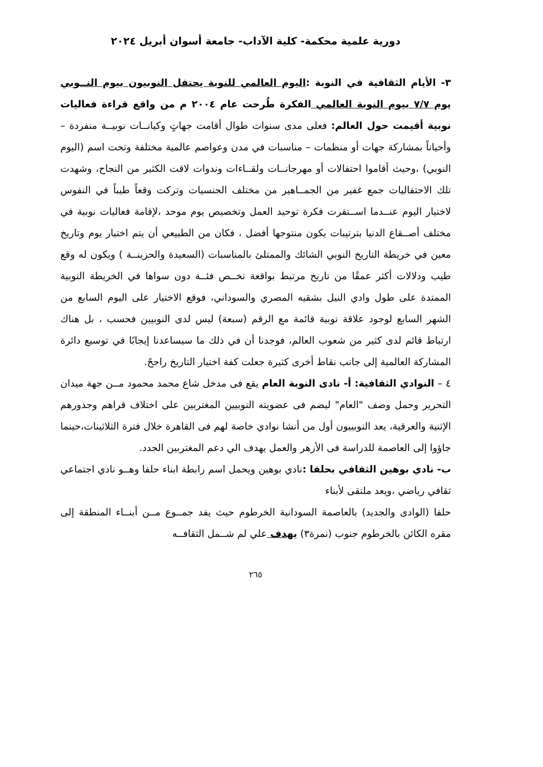دورية علمية محكمة- كلية الآداب- جامعة أسوان أبريل ٢٠٢٤
٣- الأيام الثقافية في النوبة :اليوم العالمي للنوبة يحتفل النوبيون بيوم النــوبي يوم ٧/٧ بيوم النوبة العالمي الفكرة طُرحت عام ٢٠٠٤ م من واقع قراءة فعاليات نوبية أقيمت حول العالم: فعلى مدى سنوات طوال أقامت جهاتٍ وكيانــات نوبيــة منفردة – وأحياناً بمشاركة جهات أو منظمات – مناسبات في مدن وعواصم عالمية مختلفة وتحت اسم (اليوم النوبي) ،وحيث أقاموا احتفالات أو مهرجانــات ولقــاءات وندوات لاقت الكثير من النجاح، وشهدت تلك الاحتفاليات جمع غفير من الجمــاهير من مختلف الجنسيات وتركت وقعاً طيباً في النفوس لاختيار اليوم عنــدما اســتقرت فكرة توحيد العمل وتخصيص يوم موحد ،لإقامة فعاليات نوبية في مختلف أصــقاع الدنيا بترتيبات يكون منتوجها أفضل ، فكان من الطبيعي أن يتم اختيار يوم وتاريخ معين في خريطة التاريخ النوبي الشائك والممتلئ بالمناسبات (السعيدة والحزينــة ) ويكون له وقع طيب ودلالات أكثر عمقًا من تاريخ مرتبط بواقعة تخــص فئــة دون سواها في الخريطة النوبية الممتدة على طول وادي النيل بشقيه المصري والسوداني، فوقع الاختيار على اليوم السابع من الشهر السابع لوجود علاقة نوبية قائمة مع الرقم (سبعة) ليس لدى النوبيين فحسب ، بل هناك ارتباط قائم لدى كثير من شعوب العالم، فوجدنا أن في ذلك ما سيساعدنا إيجابًا في توسيع دائرة المشاركة العالمية إلى جانب نقاط أخرى كثيرة جعلت كفة اختيار التاريخ راجحً.
٤ – النوادي الثقافية: أ- نادى النوبة العام يقع فى مدخل شاع محمد محمود مــن جهة ميدان التحرير وحمل وصف "العام" ليضم فى عضويته النوبيين المغتربين على اختلاف قراهم وجذورهم الإثنية والعرقية، يعد النوبييون أول من أنشا نوادي خاصة لهم فى القاهرة خلال فترة الثلاثينات،حينما جاؤوا إلى العاصمة للدراسة فى الأزهر والعمل يهدف الي دعم المغتربين الجدد.
ب- نادي بوهين الثقافي بحلفا : نادي بوهين ويحمل اسم رابطة ابناء حلفا وهــو نادي اجتماعي ثقافي رياضي ،ويعد ملتقى لأبناء
حلفا (الوادى والجديد) بالعاصمة السودانية الخرطوم حيث يفد جمــوع مــن أبنــاء المنطقة إلى مقره الكائن بالخرطوم جنوب (نمرة٣) يهدف علي لم شــمل الثقافــه
٢٦٥